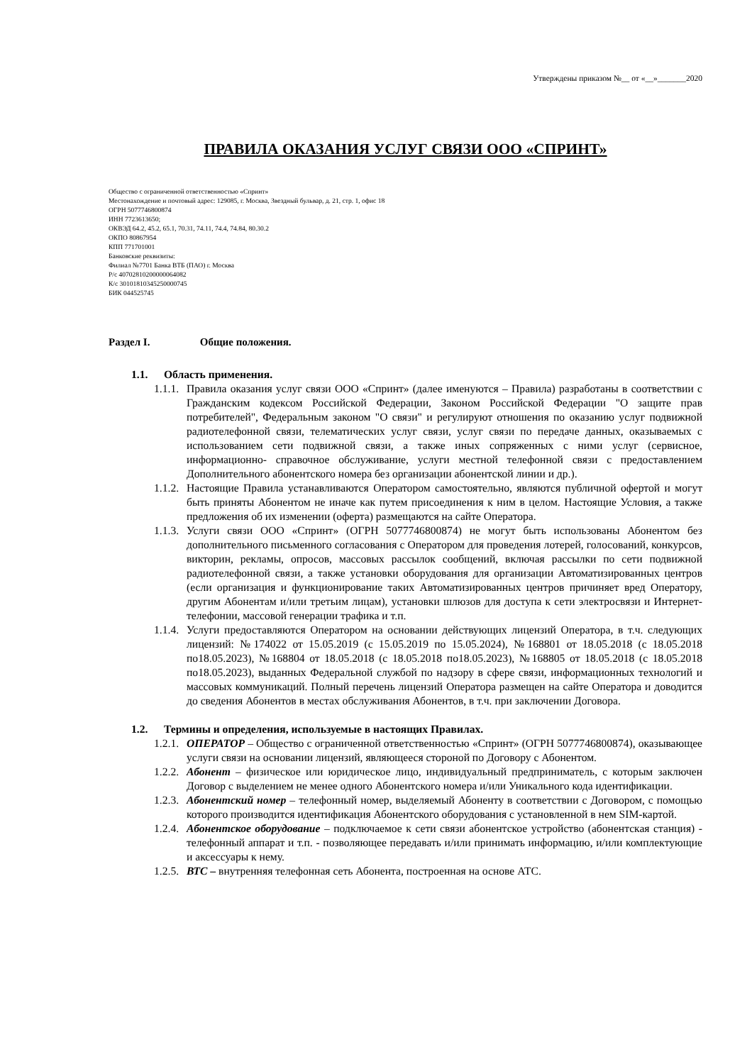Утверждены приказом №__ от «__»_______2020
ПРАВИЛА ОКАЗАНИЯ УСЛУГ СВЯЗИ ООО «СПРИНТ»
Общество с ограниченной ответственностью «Спринт»
Местонахождение и почтовый адрес: 129085, г. Москва, Звездный бульвар, д. 21, стр. 1, офис 18
ОГРН 5077746800874
ИНН 7723613650;
ОКВЭД 64.2, 45.2, 65.1, 70.31, 74.11, 74.4, 74.84, 80.30.2
ОКПО 80867954
КПП 771701001
Банковские реквизиты:
Филиал №7701 Банка ВТБ (ПАО) г. Москва
Р/с 40702810200000064082
К/с 30101810345250000745
БИК 044525745
Раздел I. Общие положения.
1.1. Область применения.
1.1.1.
Правила оказания услуг связи ООО «Спринт» (далее именуются – Правила) разработаны в соответствии с Гражданским кодексом Российской Федерации, Законом Российской Федерации "О защите прав потребителей", Федеральным законом "О связи" и регулируют отношения по оказанию услуг подвижной радиотелефонной связи, телематических услуг связи, услуг связи по передаче данных, оказываемых с использованием сети подвижной связи, а также иных сопряженных с ними услуг (сервисное, информационно- справочное обслуживание, услуги местной телефонной связи с предоставлением Дополнительного абонентского номера без организации абонентской линии и др.).
1.1.2.
Настоящие Правила устанавливаются Оператором самостоятельно, являются публичной офертой и могут быть приняты Абонентом не иначе как путем присоединения к ним в целом. Настоящие Условия, а также предложения об их изменении (оферта) размещаются на сайте Оператора.
1.1.3.
Услуги связи ООО «Спринт» (ОГРН 5077746800874) не могут быть использованы Абонентом без дополнительного письменного согласования с Оператором для проведения лотерей, голосований, конкурсов, викторин, рекламы, опросов, массовых рассылок сообщений, включая рассылки по сети подвижной радиотелефонной связи, а также установки оборудования для организации Автоматизированных центров (если организация и функционирование таких Автоматизированных центров причиняет вред Оператору, другим Абонентам и/или третьим лицам), установки шлюзов для доступа к сети электросвязи и Интернет-телефонии, массовой генерации трафика и т.п.
1.1.4.
Услуги предоставляются Оператором на основании действующих лицензий Оператора, в т.ч. следующих лицензий: №174022 от 15.05.2019 (с 15.05.2019 по 15.05.2024), №168801 от 18.05.2018 (с 18.05.2018 по18.05.2023), №168804 от 18.05.2018 (с 18.05.2018 по18.05.2023), №168805 от 18.05.2018 (с 18.05.2018 по18.05.2023), выданных Федеральной службой по надзору в сфере связи, информационных технологий и массовых коммуникаций. Полный перечень лицензий Оператора размещен на сайте Оператора и доводится до сведения Абонентов в местах обслуживания Абонентов, в т.ч. при заключении Договора.
1.2. Термины и определения, используемые в настоящих Правилах.
1.2.1.
ОПЕРАТОР – Общество с ограниченной ответственностью «Спринт» (ОГРН 5077746800874), оказывающее услуги связи на основании лицензий, являющееся стороной по Договору с Абонентом.
1.2.2.
Абонент – физическое или юридическое лицо, индивидуальный предприниматель, с которым заключен Договор с выделением не менее одного Абонентского номера и/или Уникального кода идентификации.
1.2.3.
Абонентский номер – телефонный номер, выделяемый Абоненту в соответствии с Договором, с помощью которого производится идентификация Абонентского оборудования с установленной в нем SIM-картой.
1.2.4.
Абонентское оборудование – подключаемое к сети связи абонентское устройство (абонентская станция) - телефонный аппарат и т.п. - позволяющее передавать и/или принимать информацию, и/или комплектующие и аксессуары к нему.
1.2.5.
ВТС – внутренняя телефонная сеть Абонента, построенная на основе АТС.